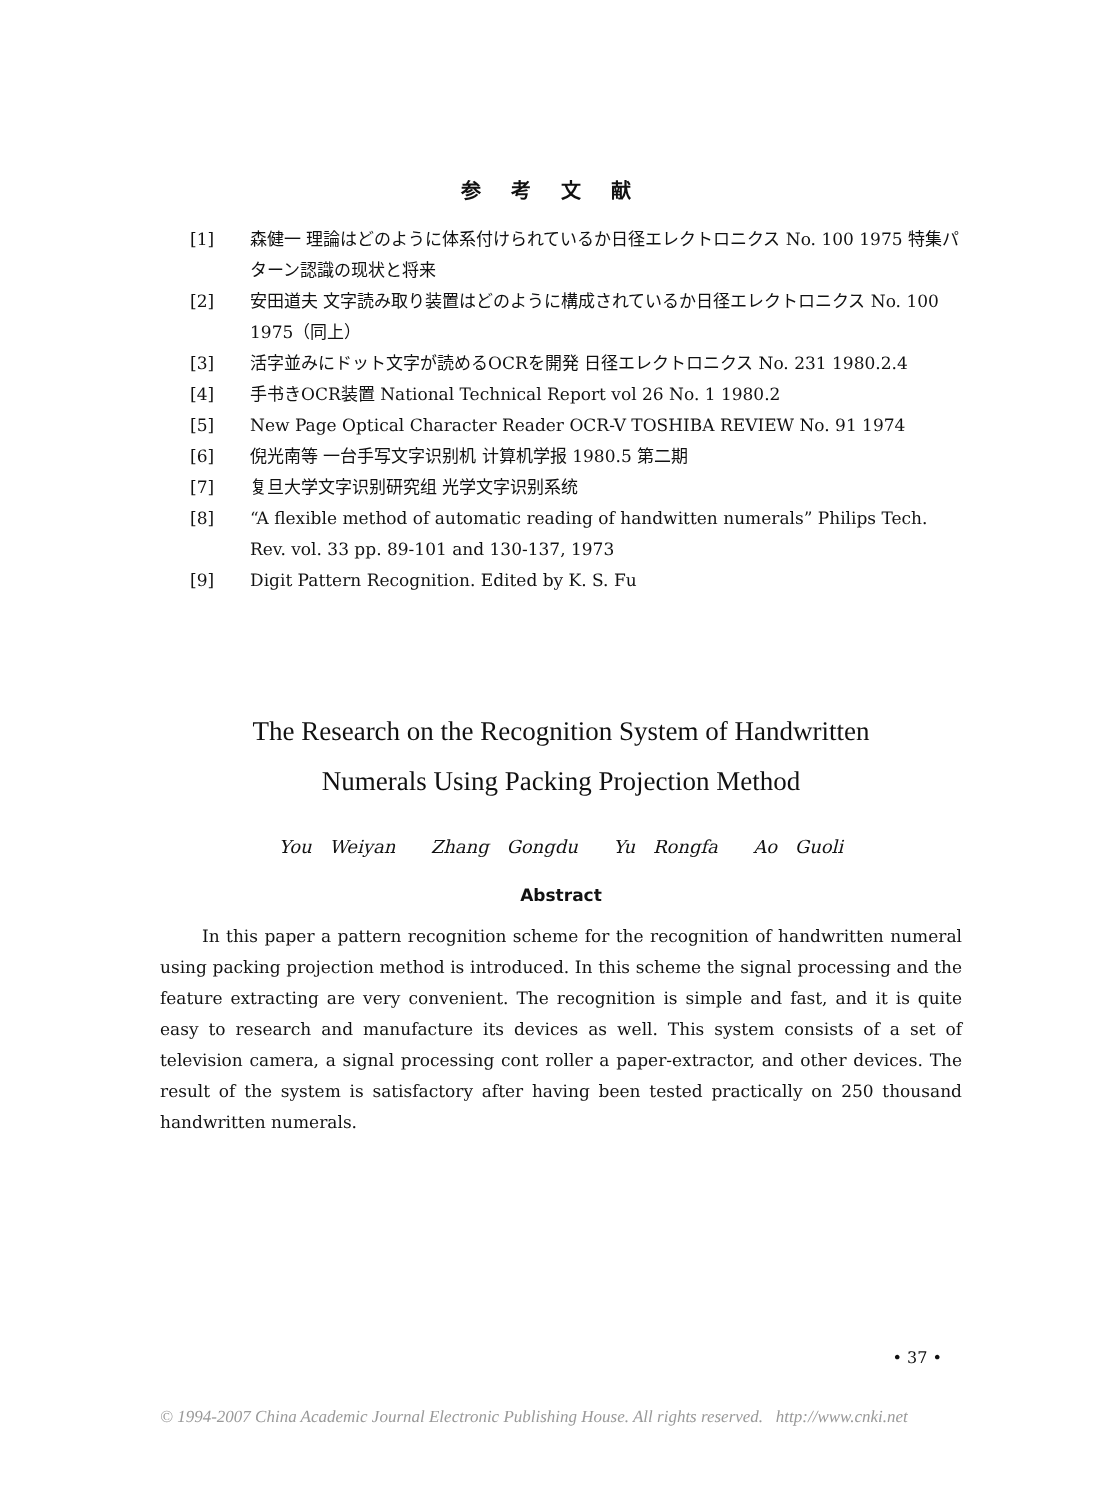参考文献
[1] 森健一 理論はどのように体系付けられているか日径エレクトロニクス No. 100 1975 特集パターン認識の现状と将来
[2] 安田道夫 文字読み取り装置はどのように構成されているか日径エレクトロニクス No. 100 1975（同上）
[3] 活字並みにドット文字が読めるOCRを開発 日径エレクトロニクス No. 231 1980.2.4
[4] 手书きOCR装置 National Technical Report vol 26 No. 1 1980.2
[5] New Page Optical Character Reader OCR-V TOSHIBA REVIEW No. 91 1974
[6] 倪光南等 一台手写文字识别机 计算机学报 1980.5 第二期
[7] 复旦大学文字识别研究组 光学文字识别系统
[8] “A flexible method of automatic reading of handwitten numerals” Philips Tech. Rev. vol. 33 pp. 89-101 and 130-137, 1973
[9] Digit Pattern Recognition. Edited by K. S. Fu
The Research on the Recognition System of Handwritten
Numerals Using Packing Projection Method
You Weiyan Zhang Gongdu Yu Rongfa Ao Guoli
Abstract
In this paper a pattern recognition scheme for the recognition of handwritten numeral using packing projection method is introduced. In this scheme the signal processing and the feature extracting are very convenient. The recognition is simple and fast, and it is quite easy to research and manufacture its devices as well. This system consists of a set of television camera, a signal processing cont roller a paper-extractor, and other devices. The result of the system is satisfactory after having been tested practically on 250 thousand handwritten numerals.
• 37 •
© 1994-2007 China Academic Journal Electronic Publishing House. All rights reserved. http://www.cnki.net